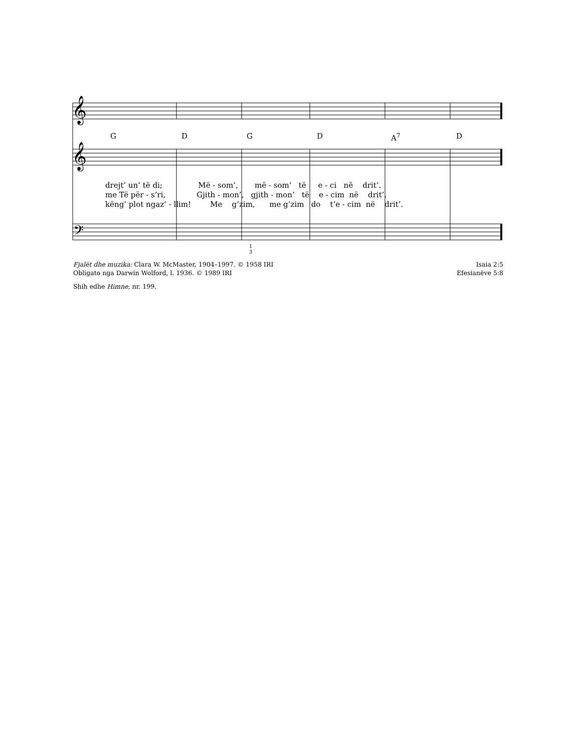𝄞
𝄞
𝄢
G D G D A<sup>7</sup> D
drejt’ un’ të di; Më - som’, më - som’ të e - ci në drit’.
me Të për - s’ri, Gjith - mon’, gjith - mon’ të e - cim në drit’.
këng’ plot ngaz’ - llim! Me g’zim, me g’zim do t’e - cim në drit’.
1
3
Fjalët dhe muzika: Clara W. McMaster, 1904–1997. © 1958 IRI Isaia 2:5
Obligato nga Darwin Wolford, l. 1936. © 1989 IRI Efesianëve 5:8
Shih edhe Himne, nr. 199.